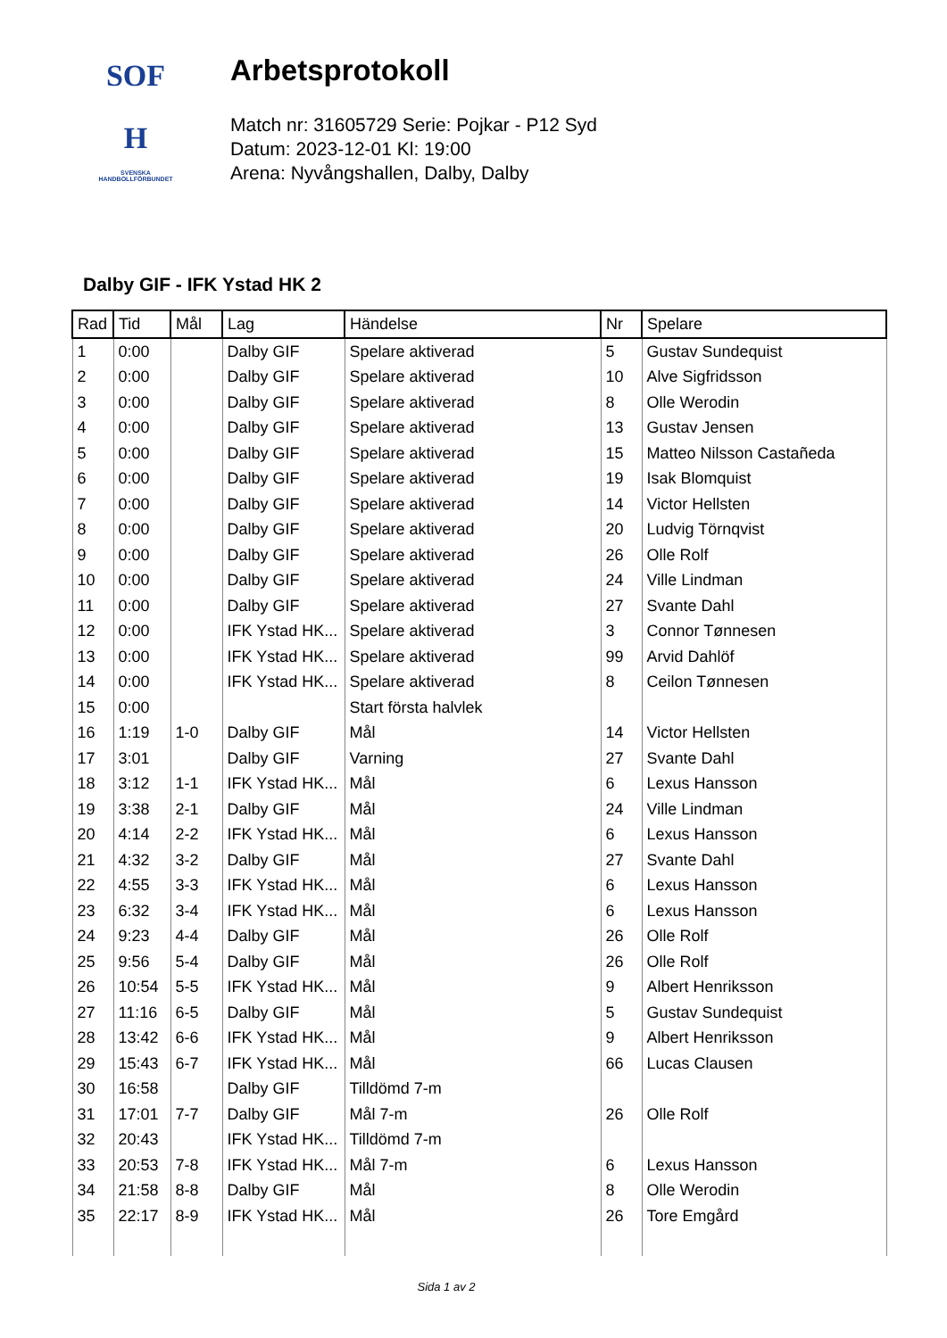SOF
H
SVENSKA
HANDBOLLFÖRBUNDET
Arbetsprotokoll
Match nr: 31605729 Serie: Pojkar - P12 Syd
Datum: 2023-12-01 Kl: 19:00
Arena: Nyvångshallen, Dalby, Dalby
Dalby GIF - IFK Ystad HK 2
| Rad | Tid | Mål | Lag | Händelse | Nr | Spelare |
| --- | --- | --- | --- | --- | --- | --- |
| 1 | 0:00 | | Dalby GIF | Spelare aktiverad | 5 | Gustav Sundequist |
| 2 | 0:00 | | Dalby GIF | Spelare aktiverad | 10 | Alve Sigfridsson |
| 3 | 0:00 | | Dalby GIF | Spelare aktiverad | 8 | Olle Werodin |
| 4 | 0:00 | | Dalby GIF | Spelare aktiverad | 13 | Gustav Jensen |
| 5 | 0:00 | | Dalby GIF | Spelare aktiverad | 15 | Matteo Nilsson Castañeda |
| 6 | 0:00 | | Dalby GIF | Spelare aktiverad | 19 | Isak Blomquist |
| 7 | 0:00 | | Dalby GIF | Spelare aktiverad | 14 | Victor Hellsten |
| 8 | 0:00 | | Dalby GIF | Spelare aktiverad | 20 | Ludvig Törnqvist |
| 9 | 0:00 | | Dalby GIF | Spelare aktiverad | 26 | Olle Rolf |
| 10 | 0:00 | | Dalby GIF | Spelare aktiverad | 24 | Ville Lindman |
| 11 | 0:00 | | Dalby GIF | Spelare aktiverad | 27 | Svante Dahl |
| 12 | 0:00 | | IFK Ystad HK... | Spelare aktiverad | 3 | Connor Tønnesen |
| 13 | 0:00 | | IFK Ystad HK... | Spelare aktiverad | 99 | Arvid Dahlöf |
| 14 | 0:00 | | IFK Ystad HK... | Spelare aktiverad | 8 | Ceilon Tønnesen |
| 15 | 0:00 | | | Start första halvlek | | |
| 16 | 1:19 | 1-0 | Dalby GIF | Mål | 14 | Victor Hellsten |
| 17 | 3:01 | | Dalby GIF | Varning | 27 | Svante Dahl |
| 18 | 3:12 | 1-1 | IFK Ystad HK... | Mål | 6 | Lexus Hansson |
| 19 | 3:38 | 2-1 | Dalby GIF | Mål | 24 | Ville Lindman |
| 20 | 4:14 | 2-2 | IFK Ystad HK... | Mål | 6 | Lexus Hansson |
| 21 | 4:32 | 3-2 | Dalby GIF | Mål | 27 | Svante Dahl |
| 22 | 4:55 | 3-3 | IFK Ystad HK... | Mål | 6 | Lexus Hansson |
| 23 | 6:32 | 3-4 | IFK Ystad HK... | Mål | 6 | Lexus Hansson |
| 24 | 9:23 | 4-4 | Dalby GIF | Mål | 26 | Olle Rolf |
| 25 | 9:56 | 5-4 | Dalby GIF | Mål | 26 | Olle Rolf |
| 26 | 10:54 | 5-5 | IFK Ystad HK... | Mål | 9 | Albert Henriksson |
| 27 | 11:16 | 6-5 | Dalby GIF | Mål | 5 | Gustav Sundequist |
| 28 | 13:42 | 6-6 | IFK Ystad HK... | Mål | 9 | Albert Henriksson |
| 29 | 15:43 | 6-7 | IFK Ystad HK... | Mål | 66 | Lucas Clausen |
| 30 | 16:58 | | Dalby GIF | Tilldömd 7-m | | |
| 31 | 17:01 | 7-7 | Dalby GIF | Mål 7-m | 26 | Olle Rolf |
| 32 | 20:43 | | IFK Ystad HK... | Tilldömd 7-m | | |
| 33 | 20:53 | 7-8 | IFK Ystad HK... | Mål 7-m | 6 | Lexus Hansson |
| 34 | 21:58 | 8-8 | Dalby GIF | Mål | 8 | Olle Werodin |
| 35 | 22:17 | 8-9 | IFK Ystad HK... | Mål | 26 | Tore Emgård |
Sida 1 av 2